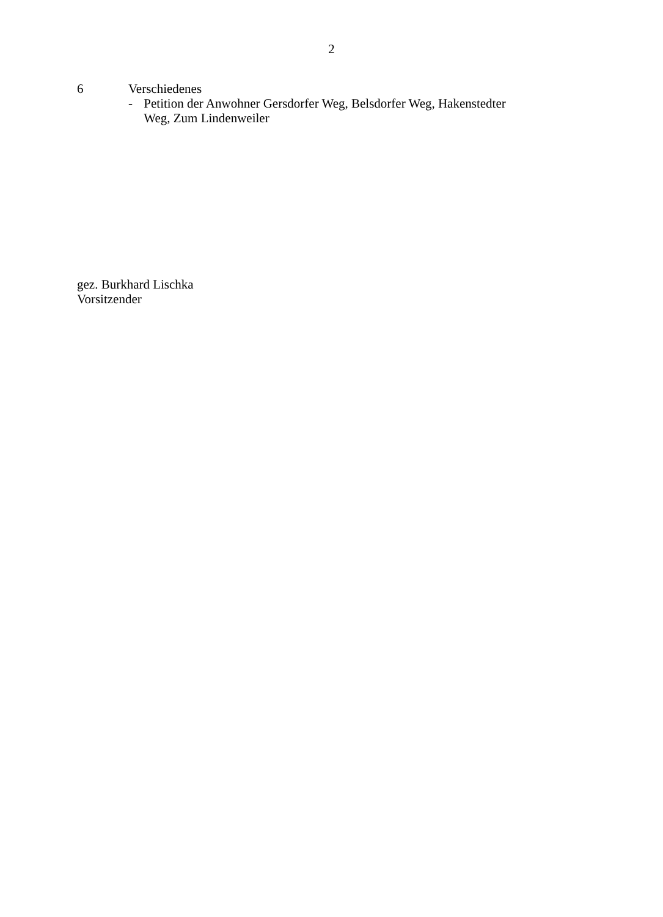2
6 Verschiedenes
- Petition der Anwohner Gersdorfer Weg, Belsdorfer Weg, Hakenstedter Weg, Zum Lindenweiler
gez. Burkhard Lischka
Vorsitzender